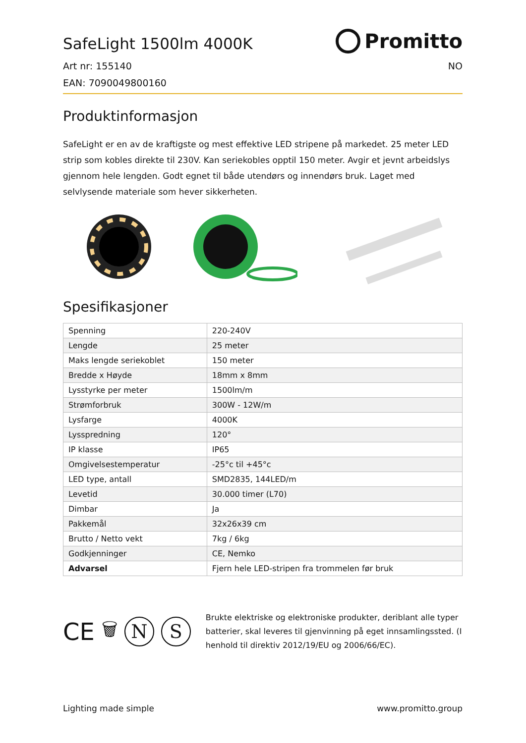SafeLight 1500lm 4000K
Promitto
Art nr: 155140 NO
EAN: 7090049800160
Produktinformasjon
SafeLight er en av de kraftigste og mest effektive LED stripene på markedet. 25 meter LED strip som kobles direkte til 230V. Kan seriekobles opptil 150 meter. Avgir et jevnt arbeidslys gjennom hele lengden. Godt egnet til både utendørs og innendørs bruk. Laget med selvlysende materiale som hever sikkerheten.
Spesifikasjoner
| Spenning | 220-240V |
| Lengde | 25 meter |
| Maks lengde seriekoblet | 150 meter |
| Bredde x Høyde | 18mm x 8mm |
| Lysstyrke per meter | 1500lm/m |
| Strømforbruk | 300W - 12W/m |
| Lysfarge | 4000K |
| Lysspredning | 120° |
| IP klasse | IP65 |
| Omgivelsestemperatur | -25°c til +45°c |
| LED type, antall | SMD2835, 144LED/m |
| Levetid | 30.000 timer (L70) |
| Dimbar | Ja |
| Pakkemål | 32x26x39 cm |
| Brutto / Netto vekt | 7kg / 6kg |
| Godkjenninger | CE, Nemko |
| Advarsel | Fjern hele LED-stripen fra trommelen før bruk |
CE 🗑
N S
Brukte elektriske og elektroniske produkter, deriblant alle typer batterier, skal leveres til gjenvinning på eget innsamlingssted. (I henhold til direktiv 2012/19/EU og 2006/66/EC).
Lighting made simple www.promitto.group